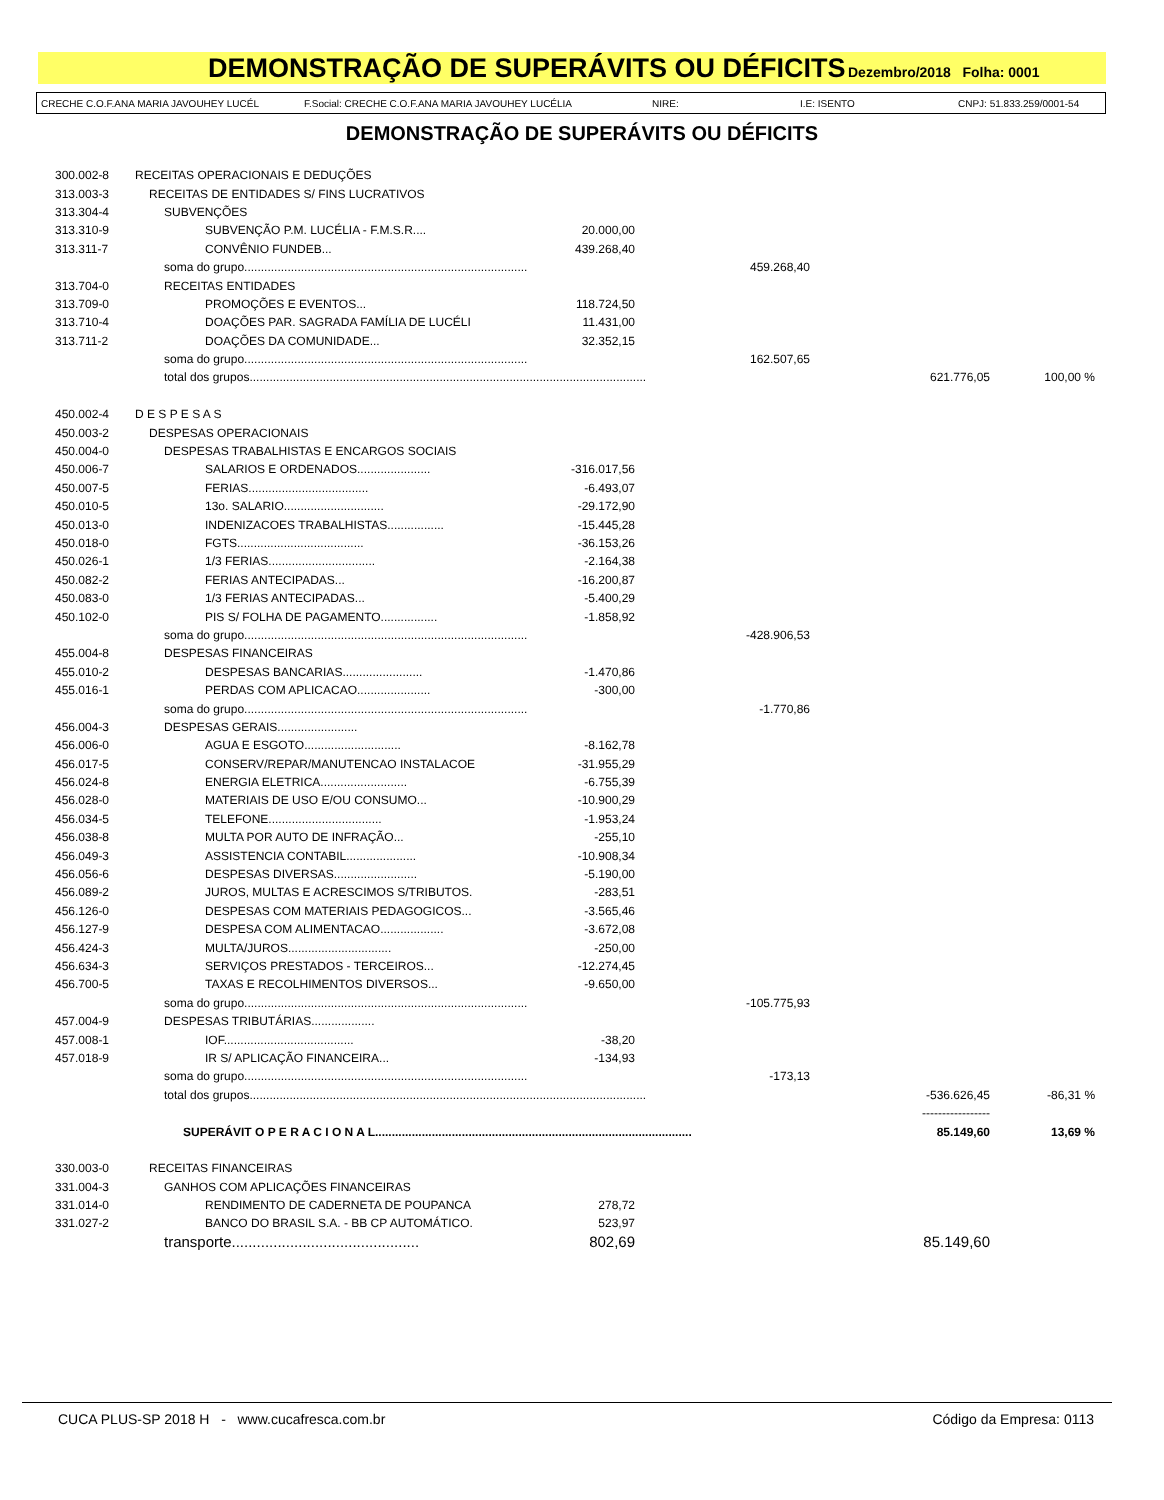DEMONSTRAÇÃO DE SUPERÁVITS OU DÉFICITS
Dezembro/2018 Folha: 0001
CRECHE C.O.F.ANA MARIA JAVOUHEY LUCÉL F.Social: CRECHE C.O.F.ANA MARIA JAVOUHEY LUCÉLIA NIRE: I.E: ISENTO CNPJ: 51.833.259/0001-54
DEMONSTRAÇÃO DE SUPERÁVITS OU DÉFICITS
| 300.002-8 | RECEITAS OPERACIONAIS E DEDUÇÕES | | | | |
| 313.003-3 | RECEITAS DE ENTIDADES S/ FINS LUCRATIVOS | | | | |
| 313.304-4 | SUBVENÇÕES | | | | |
| 313.310-9 | SUBVENÇÃO P.M. LUCÉLIA - F.M.S.R.... | 20.000,00 | | | |
| 313.311-7 | CONVÊNIO FUNDEB... | 439.268,40 | | | |
| | soma do grupo..................................................................................... | | 459.268,40 | | |
| 313.704-0 | RECEITAS ENTIDADES | | | | |
| 313.709-0 | PROMOÇÕES E EVENTOS... | 118.724,50 | | | |
| 313.710-4 | DOAÇÕES PAR. SAGRADA FAMÍLIA DE LUCÉLI | 11.431,00 | | | |
| 313.711-2 | DOAÇÕES DA COMUNIDADE... | 32.352,15 | | | |
| | soma do grupo..................................................................................... | | 162.507,65 | | |
| | total dos grupos....................................................................................................................... | | | 621.776,05 | 100,00 % |
| 450.002-4 | D E S P E S A S | | | | |
| 450.003-2 | DESPESAS OPERACIONAIS | | | | |
| 450.004-0 | DESPESAS TRABALHISTAS E ENCARGOS SOCIAIS | | | | |
| 450.006-7 | SALARIOS E ORDENADOS...................... | -316.017,56 | | | |
| 450.007-5 | FERIAS.................................... | -6.493,07 | | | |
| 450.010-5 | 13o. SALARIO.............................. | -29.172,90 | | | |
| 450.013-0 | INDENIZACOES TRABALHISTAS................. | -15.445,28 | | | |
| 450.018-0 | FGTS...................................... | -36.153,26 | | | |
| 450.026-1 | 1/3 FERIAS................................ | -2.164,38 | | | |
| 450.082-2 | FERIAS ANTECIPADAS... | -16.200,87 | | | |
| 450.083-0 | 1/3 FERIAS ANTECIPADAS... | -5.400,29 | | | |
| 450.102-0 | PIS S/ FOLHA DE PAGAMENTO................. | -1.858,92 | | | |
| | soma do grupo..................................................................................... | | -428.906,53 | | |
| 455.004-8 | DESPESAS FINANCEIRAS | | | | |
| 455.010-2 | DESPESAS BANCARIAS........................ | -1.470,86 | | | |
| 455.016-1 | PERDAS COM APLICACAO...................... | -300,00 | | | |
| | soma do grupo..................................................................................... | | -1.770,86 | | |
| 456.004-3 | DESPESAS GERAIS........................ | | | | |
| 456.006-0 | AGUA E ESGOTO............................. | -8.162,78 | | | |
| 456.017-5 | CONSERV/REPAR/MANUTENCAO INSTALACOE | -31.955,29 | | | |
| 456.024-8 | ENERGIA ELETRICA.......................... | -6.755,39 | | | |
| 456.028-0 | MATERIAIS DE USO E/OU CONSUMO... | -10.900,29 | | | |
| 456.034-5 | TELEFONE.................................. | -1.953,24 | | | |
| 456.038-8 | MULTA POR AUTO DE INFRAÇÃO... | -255,10 | | | |
| 456.049-3 | ASSISTENCIA CONTABIL..................... | -10.908,34 | | | |
| 456.056-6 | DESPESAS DIVERSAS......................... | -5.190,00 | | | |
| 456.089-2 | JUROS, MULTAS E ACRESCIMOS S/TRIBUTOS. | -283,51 | | | |
| 456.126-0 | DESPESAS COM MATERIAIS PEDAGOGICOS... | -3.565,46 | | | |
| 456.127-9 | DESPESA COM ALIMENTACAO................... | -3.672,08 | | | |
| 456.424-3 | MULTA/JUROS............................... | -250,00 | | | |
| 456.634-3 | SERVIÇOS PRESTADOS - TERCEIROS... | -12.274,45 | | | |
| 456.700-5 | TAXAS E RECOLHIMENTOS DIVERSOS... | -9.650,00 | | | |
| | soma do grupo..................................................................................... | | -105.775,93 | | |
| 457.004-9 | DESPESAS TRIBUTÁRIAS................... | | | | |
| 457.008-1 | IOF....................................... | -38,20 | | | |
| 457.018-9 | IR S/ APLICAÇÃO FINANCEIRA... | -134,93 | | | |
| | soma do grupo..................................................................................... | | -173,13 | | |
| | total dos grupos....................................................................................................................... | | | -536.626,45 | -86,31 % |
| | | | | ----------------- | |
| | SUPERÁVIT O P E R A C I O N A L............................................................................................... | | | 85.149,60 | 13,69 % |
| 330.003-0 | RECEITAS FINANCEIRAS | | | | |
| 331.004-3 | GANHOS COM APLICAÇÕES FINANCEIRAS | | | | |
| 331.014-0 | RENDIMENTO DE CADERNETA DE POUPANCA | 278,72 | | | |
| 331.027-2 | BANCO DO BRASIL S.A. - BB CP AUTOMÁTICO. | 523,97 | | | |
| | transporte............................................. | 802,69 | | 85.149,60 | |
CUCA PLUS-SP 2018 H - www.cucafresca.com.br Código da Empresa: 0113